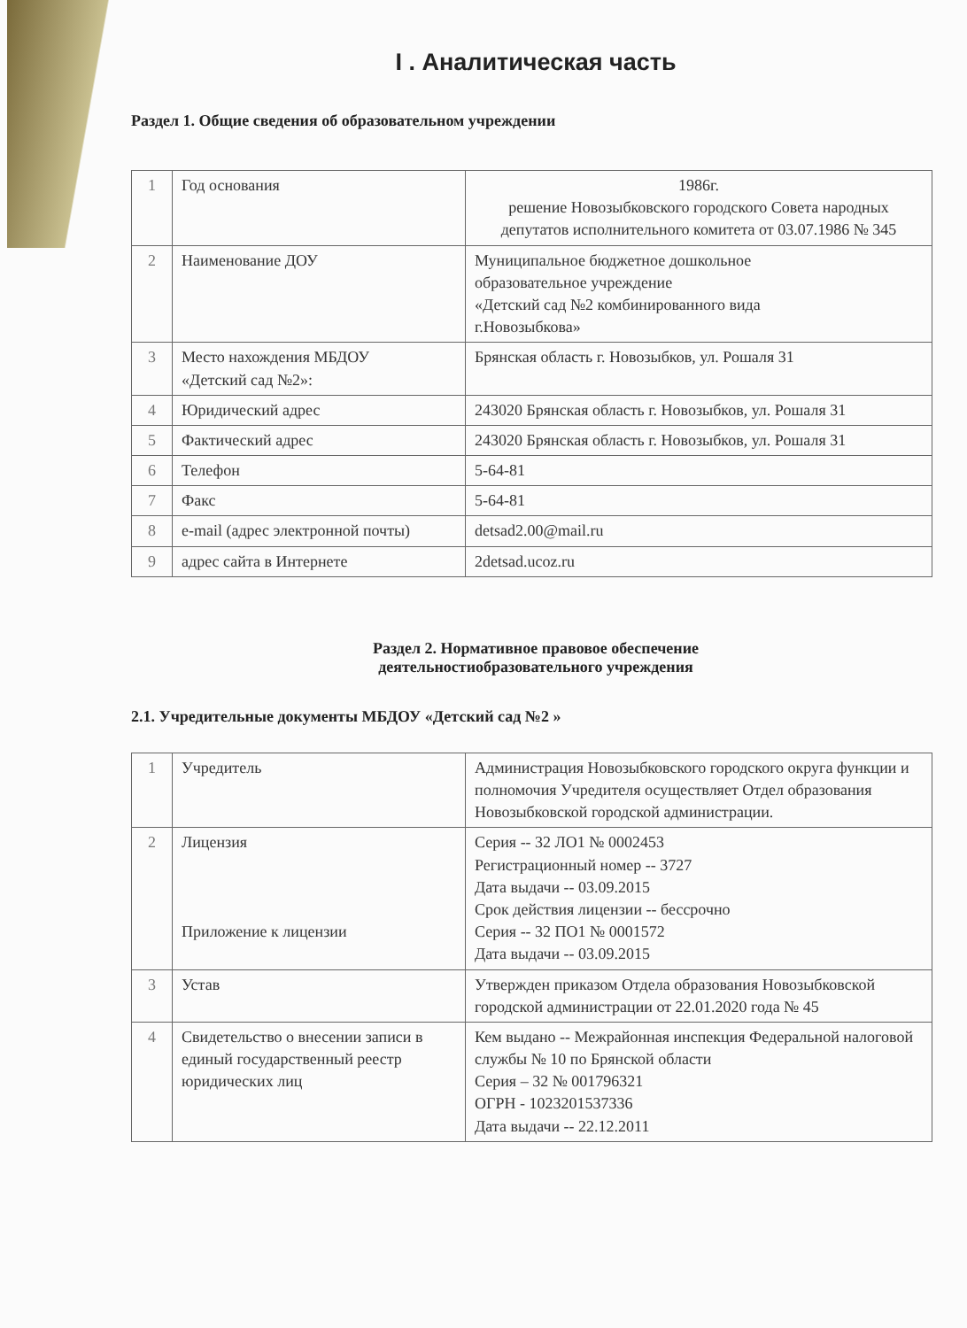I . Аналитическая часть
Раздел 1. Общие сведения об образовательном учреждении
| 1 | Год основания | 1986г. решение Новозыбковского городского Совета народных депутатов исполнительного комитета от 03.07.1986 № 345 |
| 2 | Наименование ДОУ | Муниципальное бюджетное дошкольное образовательное учреждение «Детский сад №2 комбинированного вида г.Новозыбкова» |
| 3 | Место нахождения МБДОУ «Детский сад №2»: | Брянская область г. Новозыбков, ул. Рошаля 31 |
| 4 | Юридический адрес | 243020 Брянская область г. Новозыбков, ул. Рошаля 31 |
| 5 | Фактический адрес | 243020 Брянская область г. Новозыбков, ул. Рошаля 31 |
| 6 | Телефон | 5-64-81 |
| 7 | Факс | 5-64-81 |
| 8 | e-mail (адрес электронной почты) | detsad2.00@mail.ru |
| 9 | адрес сайта в Интернете | 2detsad.ucoz.ru |
Раздел 2. Нормативное правовое обеспечение
деятельностиобразовательного учреждения
2.1. Учредительные документы МБДОУ «Детский сад №2 »
| 1 | Учредитель | Администрация Новозыбковского городского округа функции и полномочия Учредителя осуществляет Отдел образования Новозыбковской городской администрации. |
| 2 | Лицензия Приложение к лицензии | Серия -- 32 ЛО1 № 0002453 Регистрационный номер -- 3727 Дата выдачи -- 03.09.2015 Срок действия лицензии -- бессрочно Серия -- 32 ПО1 № 0001572 Дата выдачи -- 03.09.2015 |
| 3 | Устав | Утвержден приказом Отдела образования Новозыбковской городской администрации от 22.01.2020 года № 45 |
| 4 | Свидетельство о внесении записи в единый государственный реестр юридических лиц | Кем выдано -- Межрайонная инспекция Федеральной налоговой службы № 10 по Брянской области Серия – 32 № 001796321 ОГРН - 1023201537336 Дата выдачи -- 22.12.2011 |